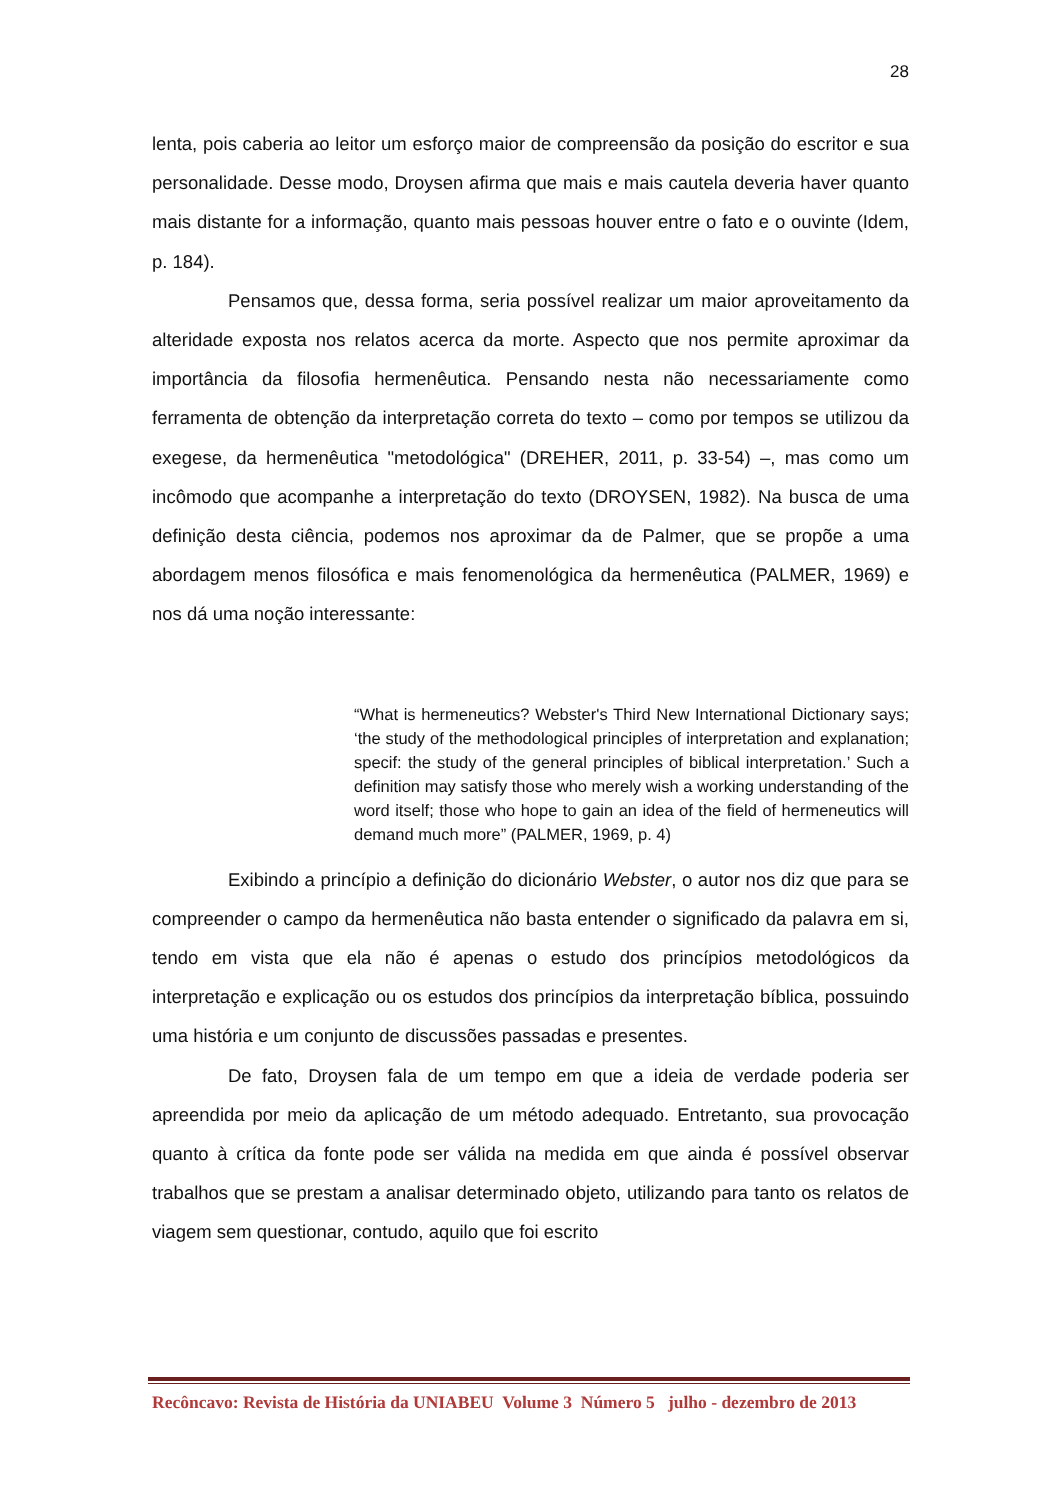28
lenta, pois caberia ao leitor um esforço maior de compreensão da posição do escritor e sua personalidade. Desse modo, Droysen afirma que mais e mais cautela deveria haver quanto mais distante for a informação, quanto mais pessoas houver entre o fato e o ouvinte (Idem, p. 184).
Pensamos que, dessa forma, seria possível realizar um maior aproveitamento da alteridade exposta nos relatos acerca da morte. Aspecto que nos permite aproximar da importância da filosofia hermenêutica. Pensando nesta não necessariamente como ferramenta de obtenção da interpretação correta do texto – como por tempos se utilizou da exegese, da hermenêutica "metodológica" (DREHER, 2011, p. 33-54) –, mas como um incômodo que acompanhe a interpretação do texto (DROYSEN, 1982). Na busca de uma definição desta ciência, podemos nos aproximar da de Palmer, que se propõe a uma abordagem menos filosófica e mais fenomenológica da hermenêutica (PALMER, 1969) e nos dá uma noção interessante:
“What is hermeneutics? Webster's Third New International Dictionary says; ‘the study of the methodological principles of interpretation and explanation; specif: the study of the general principles of biblical interpretation.’ Such a definition may satisfy those who merely wish a working understanding of the word itself; those who hope to gain an idea of the field of hermeneutics will demand much more” (PALMER, 1969, p. 4)
Exibindo a princípio a definição do dicionário Webster, o autor nos diz que para se compreender o campo da hermenêutica não basta entender o significado da palavra em si, tendo em vista que ela não é apenas o estudo dos princípios metodológicos da interpretação e explicação ou os estudos dos princípios da interpretação bíblica, possuindo uma história e um conjunto de discussões passadas e presentes.
De fato, Droysen fala de um tempo em que a ideia de verdade poderia ser apreendida por meio da aplicação de um método adequado. Entretanto, sua provocação quanto à crítica da fonte pode ser válida na medida em que ainda é possível observar trabalhos que se prestam a analisar determinado objeto, utilizando para tanto os relatos de viagem sem questionar, contudo, aquilo que foi escrito
Recôncavo: Revista de História da UNIABEU Volume 3 Número 5 julho - dezembro de 2013